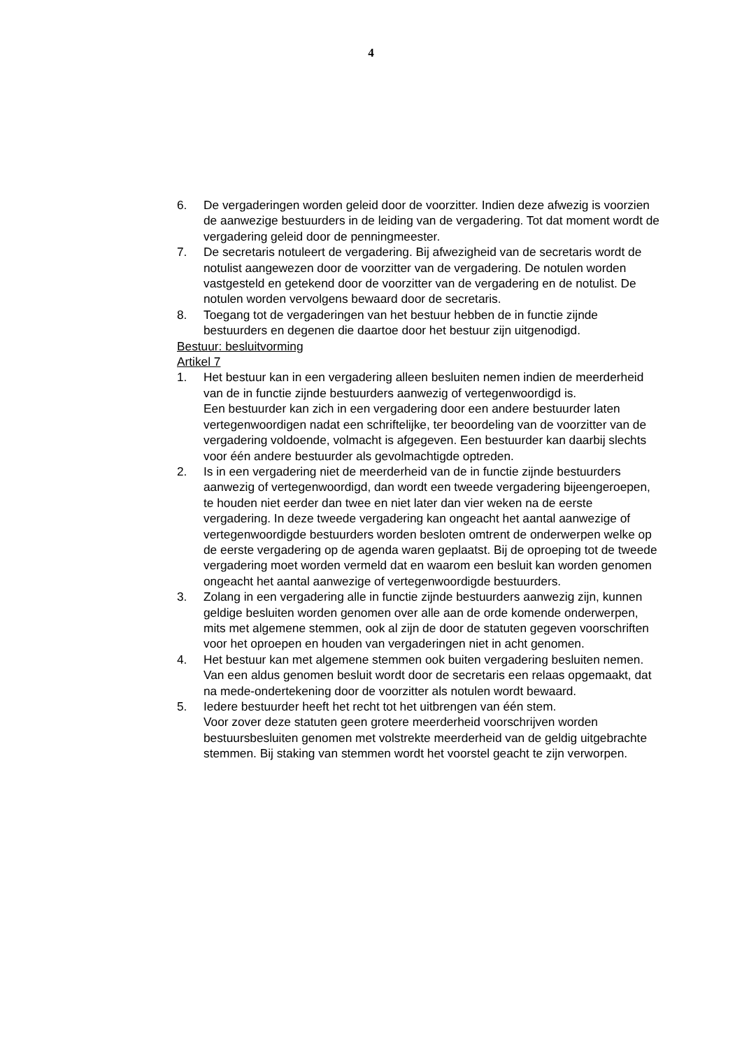4
6. De vergaderingen worden geleid door de voorzitter. Indien deze afwezig is voorzien de aanwezige bestuurders in de leiding van de vergadering. Tot dat moment wordt de vergadering geleid door de penningmeester.
7. De secretaris notuleert de vergadering. Bij afwezigheid van de secretaris wordt de notulist aangewezen door de voorzitter van de vergadering. De notulen worden vastgesteld en getekend door de voorzitter van de vergadering en de notulist. De notulen worden vervolgens bewaard door de secretaris.
8. Toegang tot de vergaderingen van het bestuur hebben de in functie zijnde bestuurders en degenen die daartoe door het bestuur zijn uitgenodigd.
Bestuur: besluitvorming
Artikel 7
1. Het bestuur kan in een vergadering alleen besluiten nemen indien de meerderheid van de in functie zijnde bestuurders aanwezig of vertegenwoordigd is.
Een bestuurder kan zich in een vergadering door een andere bestuurder laten vertegenwoordigen nadat een schriftelijke, ter beoordeling van de voorzitter van de vergadering voldoende, volmacht is afgegeven. Een bestuurder kan daarbij slechts voor één andere bestuurder als gevolmachtigde optreden.
2. Is in een vergadering niet de meerderheid van de in functie zijnde bestuurders aanwezig of vertegenwoordigd, dan wordt een tweede vergadering bijeengeroepen, te houden niet eerder dan twee en niet later dan vier weken na de eerste vergadering. In deze tweede vergadering kan ongeacht het aantal aanwezige of vertegenwoordigde bestuurders worden besloten omtrent de onderwerpen welke op de eerste vergadering op de agenda waren geplaatst. Bij de oproeping tot de tweede vergadering moet worden vermeld dat en waarom een besluit kan worden genomen ongeacht het aantal aanwezige of vertegenwoordigde bestuurders.
3. Zolang in een vergadering alle in functie zijnde bestuurders aanwezig zijn, kunnen geldige besluiten worden genomen over alle aan de orde komende onderwerpen, mits met algemene stemmen, ook al zijn de door de statuten gegeven voorschriften voor het oproepen en houden van vergaderingen niet in acht genomen.
4. Het bestuur kan met algemene stemmen ook buiten vergadering besluiten nemen. Van een aldus genomen besluit wordt door de secretaris een relaas opgemaakt, dat na mede-ondertekening door de voorzitter als notulen wordt bewaard.
5. Iedere bestuurder heeft het recht tot het uitbrengen van één stem.
Voor zover deze statuten geen grotere meerderheid voorschrijven worden bestuursbesluiten genomen met volstrekte meerderheid van de geldig uitgebrachte stemmen. Bij staking van stemmen wordt het voorstel geacht te zijn verworpen.